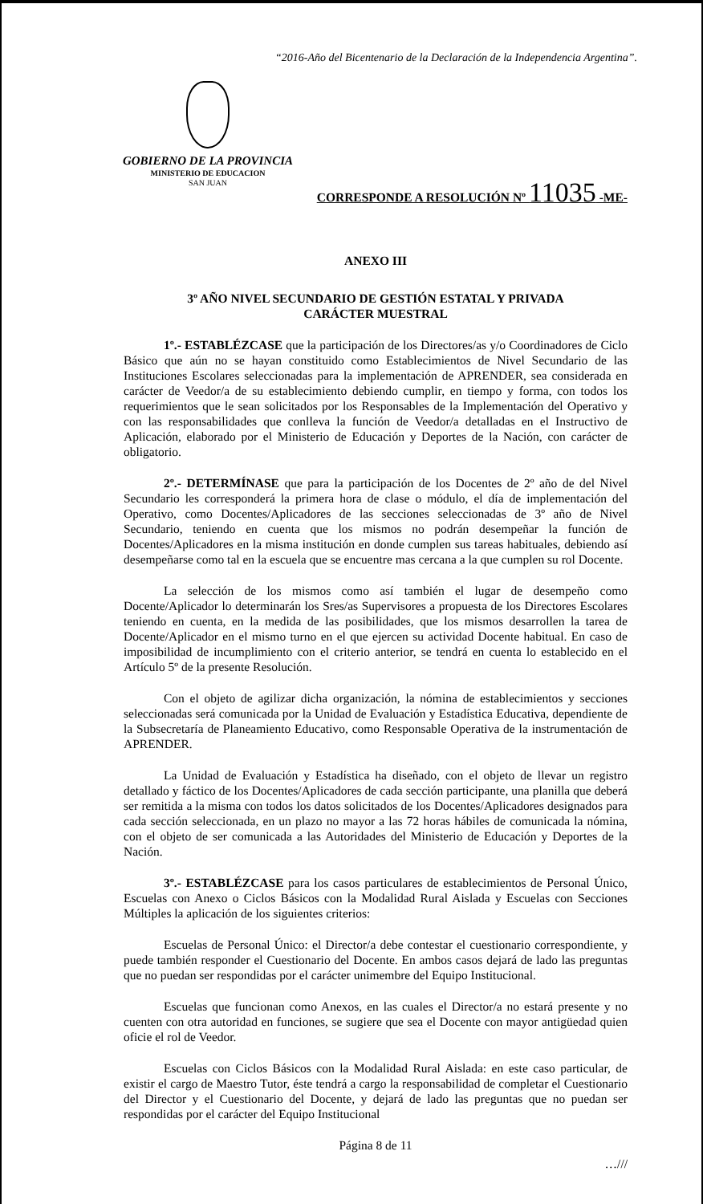“2016-Año del Bicentenario de la Declaración de la Independencia Argentina”.
GOBIERNO DE LA PROVINCIA
MINISTERIO DE EDUCACION
SAN JUAN
CORRESPONDE A RESOLUCIÓN Nº 11035 -ME-
ANEXO III
3º AÑO NIVEL SECUNDARIO DE GESTIÓN ESTATAL Y PRIVADA
CARÁCTER MUESTRAL
1º.- ESTABLÉZCASE que la participación de los Directores/as y/o Coordinadores de Ciclo Básico que aún no se hayan constituido como Establecimientos de Nivel Secundario de las Instituciones Escolares seleccionadas para la implementación de APRENDER, sea considerada en carácter de Veedor/a de su establecimiento debiendo cumplir, en tiempo y forma, con todos los requerimientos que le sean solicitados por los Responsables de la Implementación del Operativo y con las responsabilidades que conlleva la función de Veedor/a detalladas en el Instructivo de Aplicación, elaborado por el Ministerio de Educación y Deportes de la Nación, con carácter de obligatorio.
2º.- DETERMÍNASE que para la participación de los Docentes de 2º año de del Nivel Secundario les corresponderá la primera hora de clase o módulo, el día de implementación del Operativo, como Docentes/Aplicadores de las secciones seleccionadas de 3º año de Nivel Secundario, teniendo en cuenta que los mismos no podrán desempeñar la función de Docentes/Aplicadores en la misma institución en donde cumplen sus tareas habituales, debiendo así desempeñarse como tal en la escuela que se encuentre mas cercana a la que cumplen su rol Docente.
La selección de los mismos como así también el lugar de desempeño como Docente/Aplicador lo determinarán los Sres/as Supervisores a propuesta de los Directores Escolares teniendo en cuenta, en la medida de las posibilidades, que los mismos desarrollen la tarea de Docente/Aplicador en el mismo turno en el que ejercen su actividad Docente habitual. En caso de imposibilidad de incumplimiento con el criterio anterior, se tendrá en cuenta lo establecido en el Artículo 5º de la presente Resolución.
Con el objeto de agilizar dicha organización, la nómina de establecimientos y secciones seleccionadas será comunicada por la Unidad de Evaluación y Estadística Educativa, dependiente de la Subsecretaría de Planeamiento Educativo, como Responsable Operativa de la instrumentación de APRENDER.
La Unidad de Evaluación y Estadística ha diseñado, con el objeto de llevar un registro detallado y fáctico de los Docentes/Aplicadores de cada sección participante, una planilla que deberá ser remitida a la misma con todos los datos solicitados de los Docentes/Aplicadores designados para cada sección seleccionada, en un plazo no mayor a las 72 horas hábiles de comunicada la nómina, con el objeto de ser comunicada a las Autoridades del Ministerio de Educación y Deportes de la Nación.
3º.- ESTABLÉZCASE para los casos particulares de establecimientos de Personal Único, Escuelas con Anexo o Ciclos Básicos con la Modalidad Rural Aislada y Escuelas con Secciones Múltiples la aplicación de los siguientes criterios:
Escuelas de Personal Único: el Director/a debe contestar el cuestionario correspondiente, y puede también responder el Cuestionario del Docente. En ambos casos dejará de lado las preguntas que no puedan ser respondidas por el carácter unimembre del Equipo Institucional.
Escuelas que funcionan como Anexos, en las cuales el Director/a no estará presente y no cuenten con otra autoridad en funciones, se sugiere que sea el Docente con mayor antigüedad quien oficie el rol de Veedor.
Escuelas con Ciclos Básicos con la Modalidad Rural Aislada: en este caso particular, de existir el cargo de Maestro Tutor, éste tendrá a cargo la responsabilidad de completar el Cuestionario del Director y el Cuestionario del Docente, y dejará de lado las preguntas que no puedan ser respondidas por el carácter del Equipo Institucional
Página 8 de 11
…///